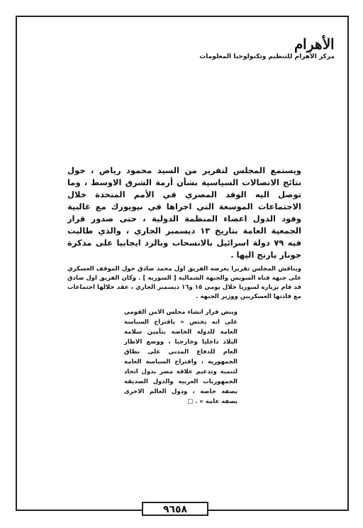الأهرام
مركز الأهرام للتنظيم وتكنولوجيا المعلومات
ويستمع المجلس لتقرير من السيد محمود رياض ، حول نتائج الاتصالات السياسية بشأن أزمة الشرق الاوسط ، وما توصل اليه الوفد المصري في الأمم المتحدة خلال الاجتماعات الموسعة التي اجراها في نيويورك مع غالبية وفود الدول اعضاء المنظمة الدولية ، حتى صدور قرار الجمعية العامة بتاريخ ١٣ ديسمبر الجاري ، والذي طالبت فيه ٧٩ دولة اسرائيل بالانسحاب وبالرد ايجابيا على مذكرة جونار يارنج اليها .
ويناقش المجلس تقريرا يعرضه الفريق اول محمد صادق حول الموقف العسكري على جبهة قناة السويس والجبهة الشمالية [ السورية ] . وكان الفريق اول صادق قد قام بزيارة لسوريا خلال يومي ١٥ و١٦ ديسمبر الجاري ، عقد خلالها اجتماعات مع قادتها العسكريين ووزير الجبهة .
وينص قرار انشاء مجلس الامن القومي على انه يختص « باقتراح السياسة العامة للدولة الخاصة بتأمين سلامة البلاد داخليا وخارجيا ، ووضع الاطار العام للدفاع المدني على نطاق الجمهورية ، واقتراح السياسة العامة لتنمية وتدعيم علاقة مصر بدول اتحاد الجمهوريات العربية والدول الصديقة بصفة خاصة ، ودول العالم الاخرى بصفة عامة » . □
٩٦٥٨